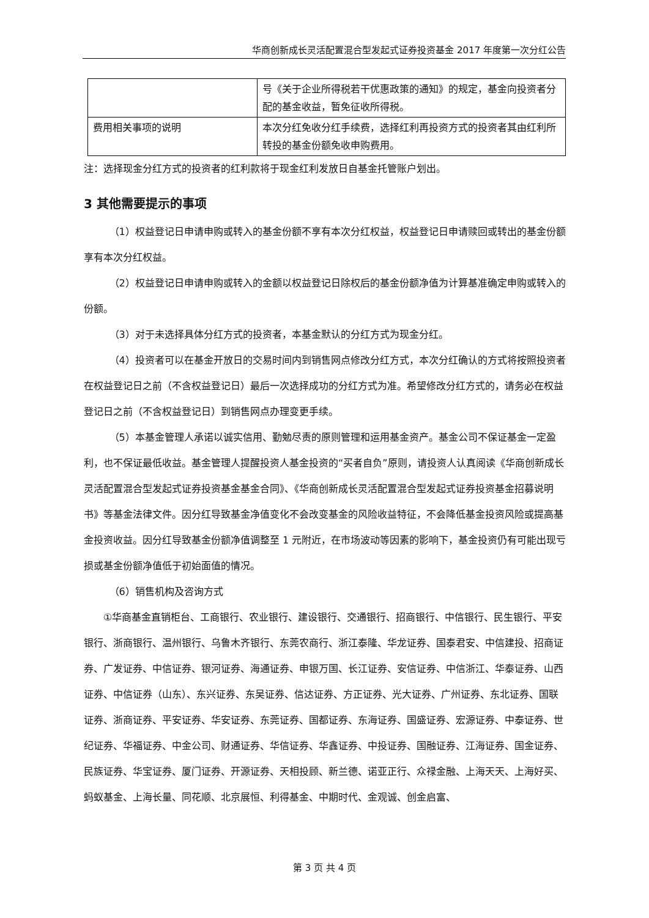华商创新成长灵活配置混合型发起式证券投资基金 2017 年度第一次分红公告
| | 号《关于企业所得税若干优惠政策的通知》的规定，基金向投资者分配的基金收益，暂免征收所得税。 |
| 费用相关事项的说明 | 本次分红免收分红手续费，选择红利再投资方式的投资者其由红利所转投的基金份额免收申购费用。 |
注：选择现金分红方式的投资者的红利款将于现金红利发放日自基金托管账户划出。
3 其他需要提示的事项
（1）权益登记日申请申购或转入的基金份额不享有本次分红权益，权益登记日申请赎回或转出的基金份额享有本次分红权益。
（2）权益登记日申请申购或转入的金额以权益登记日除权后的基金份额净值为计算基准确定申购或转入的份额。
（3）对于未选择具体分红方式的投资者，本基金默认的分红方式为现金分红。
（4）投资者可以在基金开放日的交易时间内到销售网点修改分红方式，本次分红确认的方式将按照投资者在权益登记日之前（不含权益登记日）最后一次选择成功的分红方式为准。希望修改分红方式的，请务必在权益登记日之前（不含权益登记日）到销售网点办理变更手续。
（5）本基金管理人承诺以诚实信用、勤勉尽责的原则管理和运用基金资产。基金公司不保证基金一定盈利，也不保证最低收益。基金管理人提醒投资人基金投资的“买者自负”原则，请投资人认真阅读《华商创新成长灵活配置混合型发起式证券投资基金基金合同》、《华商创新成长灵活配置混合型发起式证券投资基金招募说明书》等基金法律文件。因分红导致基金净值变化不会改变基金的风险收益特征，不会降低基金投资风险或提高基金投资收益。因分红导致基金份额净值调整至 1 元附近，在市场波动等因素的影响下，基金投资仍有可能出现亏损或基金份额净值低于初始面值的情况。
（6）销售机构及咨询方式
①华商基金直销柜台、工商银行、农业银行、建设银行、交通银行、招商银行、中信银行、民生银行、平安银行、浙商银行、温州银行、乌鲁木齐银行、东莞农商行、浙江泰隆、华龙证券、国泰君安、中信建投、招商证券、广发证券、中信证券、银河证券、海通证券、申银万国、长江证券、安信证券、中信浙江、华泰证券、山西证券、中信证券（山东）、东兴证券、东吴证券、信达证券、方正证券、光大证券、广州证券、东北证券、国联证券、浙商证券、平安证券、华安证券、东莞证券、国都证券、东海证券、国盛证券、宏源证券、中泰证券、世纪证券、华福证券、中金公司、财通证券、华信证券、华鑫证券、中投证券、国融证券、江海证券、国金证券、民族证券、华宝证券、厦门证券、开源证券、天相投顾、新兰德、诺亚正行、众禄金融、上海天天、上海好买、蚂蚁基金、上海长量、同花顺、北京展恒、利得基金、中期时代、金观诚、创金启富、
第 3 页 共 4 页